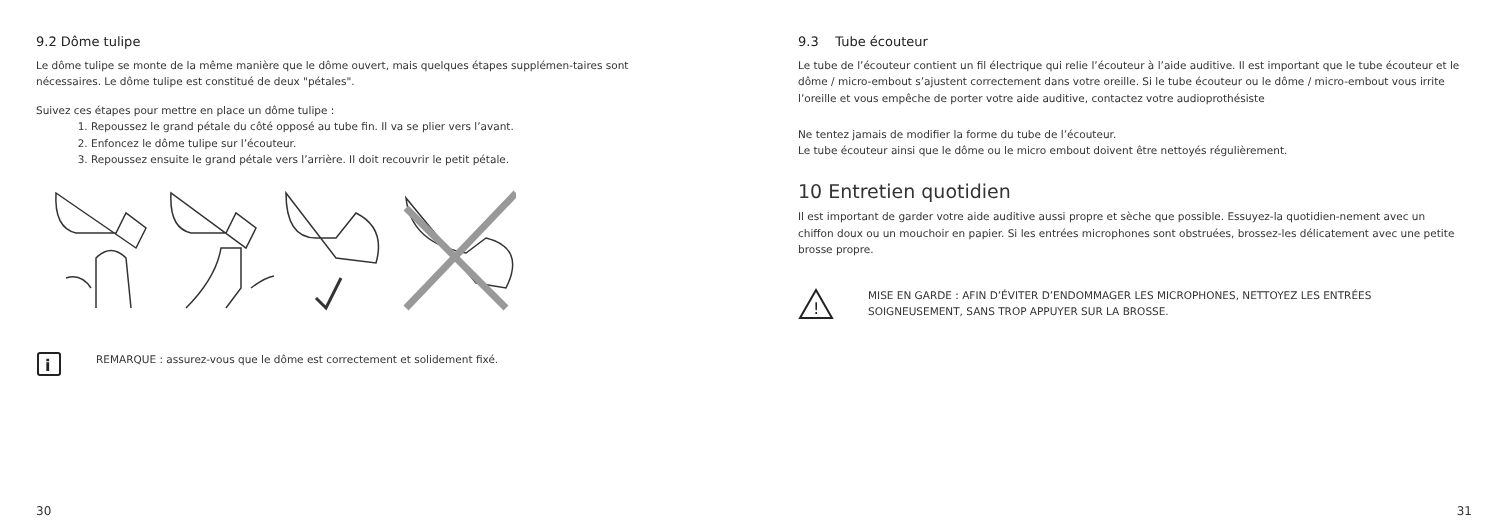9.2 Dôme tulipe
Le dôme tulipe se monte de la même manière que le dôme ouvert, mais quelques étapes supplémen-taires sont nécessaires. Le dôme tulipe est constitué de deux "pétales".
Suivez ces étapes pour mettre en place un dôme tulipe :
1. Repoussez le grand pétale du côté opposé au tube fin. Il va se plier vers l’avant.
2. Enfoncez le dôme tulipe sur l’écouteur.
3. Repoussez ensuite le grand pétale vers l’arrière. Il doit recouvrir le petit pétale.
i
REMARQUE : assurez-vous que le dôme est correctement et solidement fixé.
30
9.3 Tube écouteur
Le tube de l’écouteur contient un fil électrique qui relie l’écouteur à l’aide auditive. Il est important que le tube écouteur et le dôme / micro-embout s’ajustent correctement dans votre oreille. Si le tube écouteur ou le dôme / micro-embout vous irrite l’oreille et vous empêche de porter votre aide auditive, contactez votre audioprothésiste
Ne tentez jamais de modifier la forme du tube de l’écouteur.
Le tube écouteur ainsi que le dôme ou le micro embout doivent être nettoyés régulièrement.
10 Entretien quotidien
Il est important de garder votre aide auditive aussi propre et sèche que possible. Essuyez-la quotidien-nement avec un chiffon doux ou un mouchoir en papier. Si les entrées microphones sont obstruées, brossez-les délicatement avec une petite brosse propre.
!
MISE EN GARDE : AFIN D’ÉVITER D’ENDOMMAGER LES MICROPHONES, NETTOYEZ LES ENTRÉES SOIGNEUSEMENT, SANS TROP APPUYER SUR LA BROSSE.
31